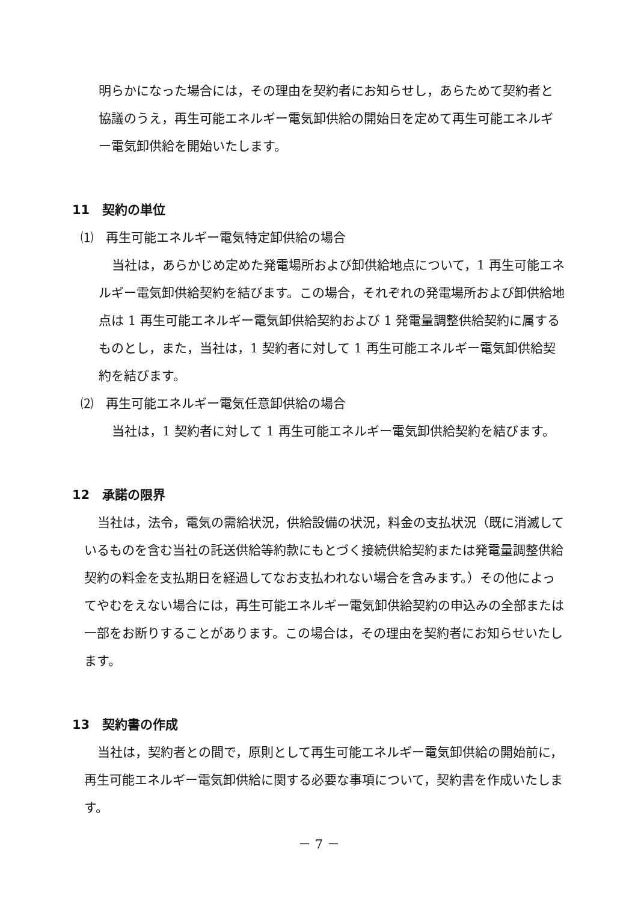明らかになった場合には，その理由を契約者にお知らせし，あらためて契約者と協議のうえ，再生可能エネルギー電気卸供給の開始日を定めて再生可能エネルギー電気卸供給を開始いたします。
11　契約の単位
⑴　再生可能エネルギー電気特定卸供給の場合
当社は，あらかじめ定めた発電場所および卸供給地点について，1 再生可能エネルギー電気卸供給契約を結びます。この場合，それぞれの発電場所および卸供給地点は 1 再生可能エネルギー電気卸供給契約および 1 発電量調整供給契約に属するものとし，また，当社は，1 契約者に対して 1 再生可能エネルギー電気卸供給契約を結びます。
⑵　再生可能エネルギー電気任意卸供給の場合
当社は，1 契約者に対して 1 再生可能エネルギー電気卸供給契約を結びます。
12　承諾の限界
当社は，法令，電気の需給状況，供給設備の状況，料金の支払状況（既に消滅しているものを含む当社の託送供給等約款にもとづく接続供給契約または発電量調整供給契約の料金を支払期日を経過してなお支払われない場合を含みます。）その他によってやむをえない場合には，再生可能エネルギー電気卸供給契約の申込みの全部または一部をお断りすることがあります。この場合は，その理由を契約者にお知らせいたします。
13　契約書の作成
当社は，契約者との間で，原則として再生可能エネルギー電気卸供給の開始前に，再生可能エネルギー電気卸供給に関する必要な事項について，契約書を作成いたします。
－ 7 －